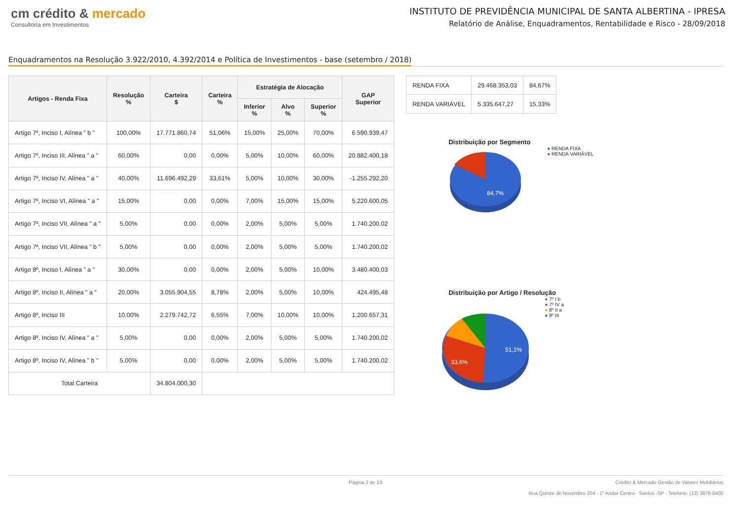cm crédito & mercado
Consultoria em Investimentos
INSTITUTO DE PREVIDÊNCIA MUNICIPAL DE SANTA ALBERTINA - IPRESA
Relatório de Análise, Enquadramentos, Rentabilidade e Risco - 28/09/2018
Enquadramentos na Resolução 3.922/2010, 4.392/2014 e Política de Investimentos - base (setembro / 2018)
| Artigos - Renda Fixa | Resolução % | Carteira $ | Carteira % | Estratégia de Alocação | | | GAP Superior |
| --- | --- | --- | --- | --- | --- | --- | --- |
| | | | | Inferior % | Alvo % | Superior % | |
| Artigo 7º, Inciso I, Alínea " b " | 100,00% | 17.771.860,74 | 51,06% | 15,00% | 25,00% | 70,00% | 6.590.939,47 |
| Artigo 7º, Inciso III, Alínea " a " | 60,00% | 0,00 | 0,00% | 5,00% | 10,00% | 60,00% | 20.882.400,18 |
| Artigo 7º, Inciso IV, Alínea " a " | 40,00% | 11.696.492,29 | 33,61% | 5,00% | 10,00% | 30,00% | -1.255.292,20 |
| Artigo 7º, Inciso VI, Alínea " a " | 15,00% | 0,00 | 0,00% | 7,00% | 15,00% | 15,00% | 5.220.600,05 |
| Artigo 7º, Inciso VII, Alínea " a " | 5,00% | 0,00 | 0,00% | 2,00% | 5,00% | 5,00% | 1.740.200,02 |
| Artigo 7º, Inciso VII, Alínea " b " | 5,00% | 0,00 | 0,00% | 2,00% | 5,00% | 5,00% | 1.740.200,02 |
| Artigo 8º, Inciso I, Alínea " a " | 30,00% | 0,00 | 0,00% | 2,00% | 5,00% | 10,00% | 3.480.400,03 |
| Artigo 8º, Inciso II, Alínea " a " | 20,00% | 3.055.904,55 | 8,78% | 2,00% | 5,00% | 10,00% | 424.495,48 |
| Artigo 8º, Inciso III | 10,00% | 2.279.742,72 | 6,55% | 7,00% | 10,00% | 10,00% | 1.200.657,31 |
| Artigo 8º, Inciso IV, Alínea " a " | 5,00% | 0,00 | 0,00% | 2,00% | 5,00% | 5,00% | 1.740.200,02 |
| Artigo 8º, Inciso IV, Alínea " b " | 5,00% | 0,00 | 0,00% | 2,00% | 5,00% | 5,00% | 1.740.200,02 |
| Total Carteira | | 34.804.000,30 | | | | | |
| RENDA FIXA | 29.468.353,03 | 84,67% |
| RENDA VARIÁVEL | 5.335.647,27 | 15,33% |
Distribuição por Segmento
84,7%
● RENDA FIXA
● RENDA VARIÁVEL
Distribuição por Artigo / Resolução
51,1%
33,6%
● 7º I b
● 7º IV a
● 8º II a
● 8º III
Página 2 de 13 Crédito & Mercado Gestão de Valores Mobiliários
Rua Quinze de Novembro 204 - 1º Andar Centro - Santos -SP - Telefone: (13) 3878-8400